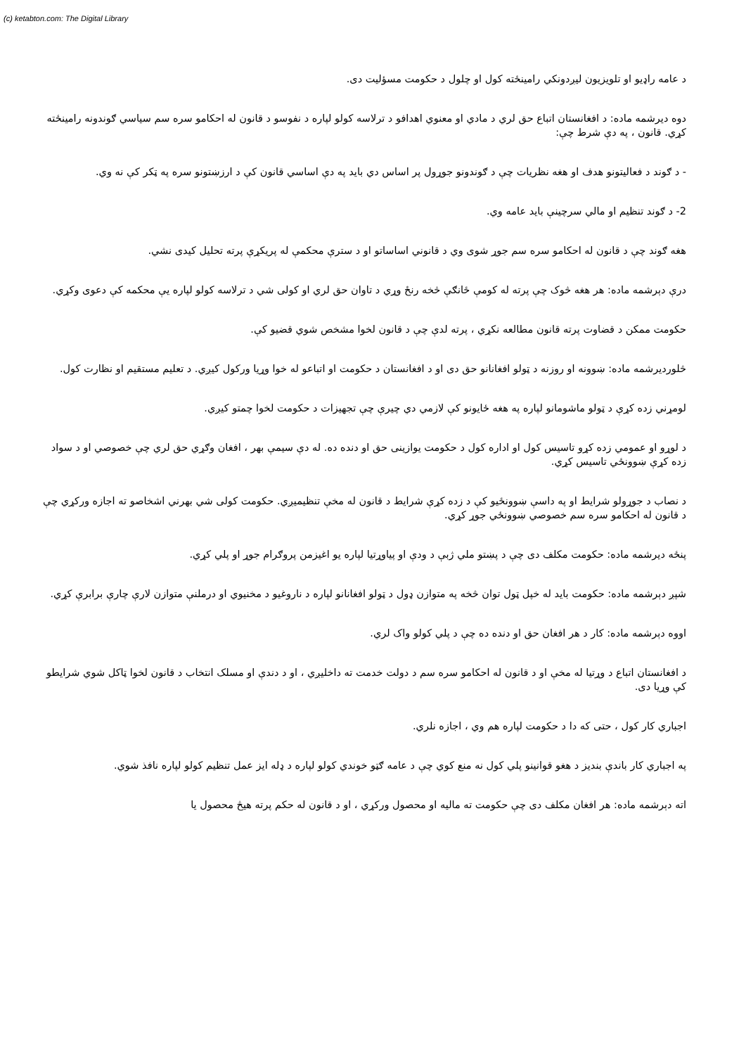(c) ketabton.com: The Digital Library
د عامه راډيو او تلويزيون ليږدونکي رامينځته کول او چلول د حکومت مسؤليت دی.
دوه ديرشمه ماده: د افغانستان اتباع حق لري د مادي او معنوي اهدافو د ترلاسه کولو لپاره د نفوسو د قانون له احکامو سره سم سياسي ګوندونه رامينځته کړي. قانون ، په دې شرط چې:
- د ګوند د فعاليتونو هدف او هغه نظريات چې د ګوندونو جوړول پر اساس دي بايد په دې اساسي قانون کې د ارزښتونو سره په ټکر کې نه وي.
2- د ګوند تنظيم او مالي سرچينې بايد عامه وي.
هغه ګوند چې د قانون له احکامو سره سم جوړ شوی وي د قانوني اساساتو او د سترې محکمې له پريکړې پرته تحليل کيدی نشي.
درې دېرشمه ماده: هر هغه څوک چې پرته له کومې ځانګې څخه رنځ وړي د تاوان حق لري او کولی شي د ترلاسه کولو لپاره يې محکمه کې دعوی وکړي.
حکومت ممکن د قضاوت پرته قانون مطالعه نکړي ، پرته لدې چې د قانون لخوا مشخص شوي قضيو کې.
څلورديرشمه ماده: ښوونه او روزنه د ټولو افغانانو حق دی او د افغانستان د حکومت او اتباعو له خوا وړيا ورکول کيږي. د تعليم مستقيم او نظارت کول.
لومړني زده کړې د ټولو ماشومانو لپاره په هغه ځايونو کې لازمي دي چيرې چې تجهيزات د حکومت لخوا چمتو کيږي.
د لوړو او عمومي زده کړو تاسيس کول او اداره کول د حکومت يوازينی حق او دنده ده. له دې سيمې بهر ، افغان وګړي حق لري چې خصوصي او د سواد زده کړې ښوونځي تاسيس کړي.
د نصاب د جوړولو شرايط او په داسې ښوونځيو کې د زده کړې شرايط د قانون له مخې تنظيميږي. حکومت کولی شي بهرني اشخاصو ته اجازه ورکړي چې د قانون له احکامو سره سم خصوصي ښوونځي جوړ کړي.
پنځه ديرشمه ماده: حکومت مکلف دی چې د پښتو ملي ژبې د ودې او پياوړتيا لپاره يو اغيزمن پروګرام جوړ او پلي کړي.
شپږ دېرشمه ماده: حکومت بايد له خپل ټول توان څخه په متوازن ډول د ټولو افغانانو لپاره د ناروغيو د مخنيوي او درملنې متوازن لارې چارې برابرې کړي.
اووه دېرشمه ماده: کار د هر افغان حق او دنده ده چې د پلي کولو واک لري.
د افغانستان اتباع د وړتيا له مخې او د قانون له احکامو سره سم د دولت خدمت ته داخليږي ، او د دندې او مسلک انتخاب د قانون لخوا ټاکل شوي شرايطو کې وړيا دی.
اجباري کار کول ، حتی که دا د حکومت لپاره هم وي ، اجازه نلري.
په اجباري کار باندې بنديز د هغو قوانينو پلي کول نه منع کوي چې د عامه ګټو خوندي کولو لپاره د ډله ايز عمل تنظيم کولو لپاره نافذ شوي.
اته دېرشمه ماده: هر افغان مکلف دی چې حکومت ته ماليه او محصول ورکړي ، او د قانون له حکم پرته هيڅ محصول يا